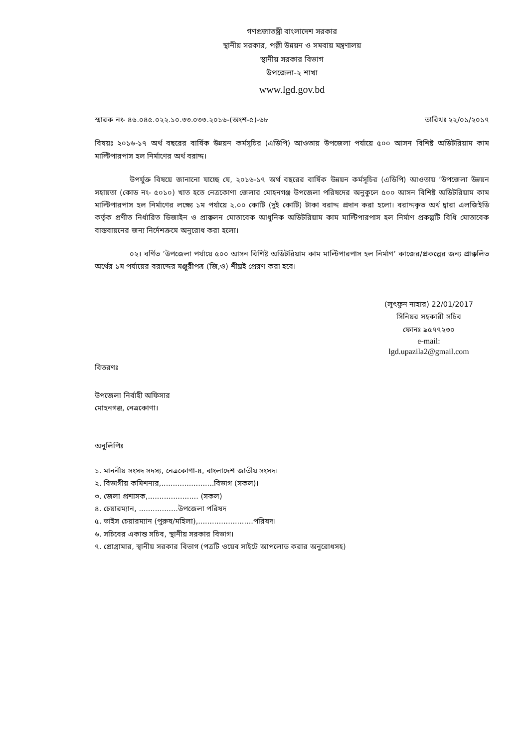গণপ্রজাতন্ত্রী বাংলাদেশ সরকার
স্থানীয় সরকার, পল্লী উন্নয়ন ও সমবায় মন্ত্রণালয়
স্থানীয় সরকার বিভাগ
উপজেলা-২ শাখা
www.lgd.gov.bd
স্মারক নং- ৪৬.০৪৫.০২২.১০.৩৩.০৩৩.২০১৬-(অংশ-৫)-৬৮ তারিখঃ ২২/০১/২০১৭
বিষয়ঃ ২০১৬-১৭ অর্থ বছরের বার্ষিক উন্নয়ন কর্মসূচির (এডিপি) আওতায় উপজেলা পর্যায়ে ৫০০ আসন বিশিষ্ট অডিটরিয়াম কাম মাল্টিপারপাস হল নির্মাণের অর্থ বরাদ্দ।
উপর্যুক্ত বিষয়ে জানানো যাচ্ছে যে, ২০১৬-১৭ অর্থ বছরের বার্ষিক উন্নয়ন কর্মসূচির (এডিপি) আওতায় ’উপজেলা উন্নয়ন সহায়তা (কোড নং- ৫০১০) খাত হতে নেত্রকোণা জেলার মোহনগঞ্জ উপজেলা পরিষদের অনুকুলে ৫০০ আসন বিশিষ্ট অডিটরিয়াম কাম মাল্টিপারপাস হল নির্মাণের লক্ষ্যে ১ম পর্যায়ে ২.০০ কোটি (দুই কোটি) টাকা বরাদ্দ প্রদান করা হলো। বরাদ্দকৃত অর্থ দ্বারা এলজিইডি কর্তৃক প্রণীত নির্ধারিত ডিজাইন ও প্রাক্কলন মোতাবেক আধুনিক অডিটরিয়াম কাম মাল্টিপারপাস হল নির্মাণ প্রকল্পটি বিধি মোতাবেক বাস্তবায়নের জন্য নির্দেশক্রমে অনুরোধ করা হলো।
০২। বর্ণিত ’উপজেলা পর্যায়ে ৫০০ আসন বিশিষ্ট অডিটরিয়াম কাম মাল্টিপারপাস হল নির্মাণ’ কাজের/প্রকল্পের জন্য প্রাক্কলিত অর্থের ১ম পর্যায়ের বরাদ্দের মঞ্জুরীপত্র (জি,ও) শীঘ্রই প্রেরণ করা হবে।
(লুৎফুন নাহার) 22/01/2017
সিনিয়র সহকারী সচিব
ফোনঃ ৯৫৭৭২৩০
e-mail:
lgd.upazila2@gmail.com
বিতরণঃ
উপজেলা নির্বাহী অফিসার
মোহনগঞ্জ, নেত্রকোণা।
অনুলিপিঃ
১. মাননীয় সংসদ সদস্য, নেত্রকোণা-৪, বাংলাদেশ জাতীয় সংসদ।
২. বিভাগীয় কমিশনার,.......................বিভাগ (সকল)।
৩. জেলা প্রশাসক,...................... (সকল)
৪. চেয়ারম্যান, .................উপজেলা পরিষদ
৫. ভাইস চেয়ারম্যান (পুরুষ/মহিলা),........................পরিষদ।
৬. সচিবের একান্ত সচিব, স্থানীয় সরকার বিভাগ।
৭. প্রোগ্রামার, স্থানীয় সরকার বিভাগ (পত্রটি ওয়েব সাইটে আপলোড করার অনুরোধসহ)